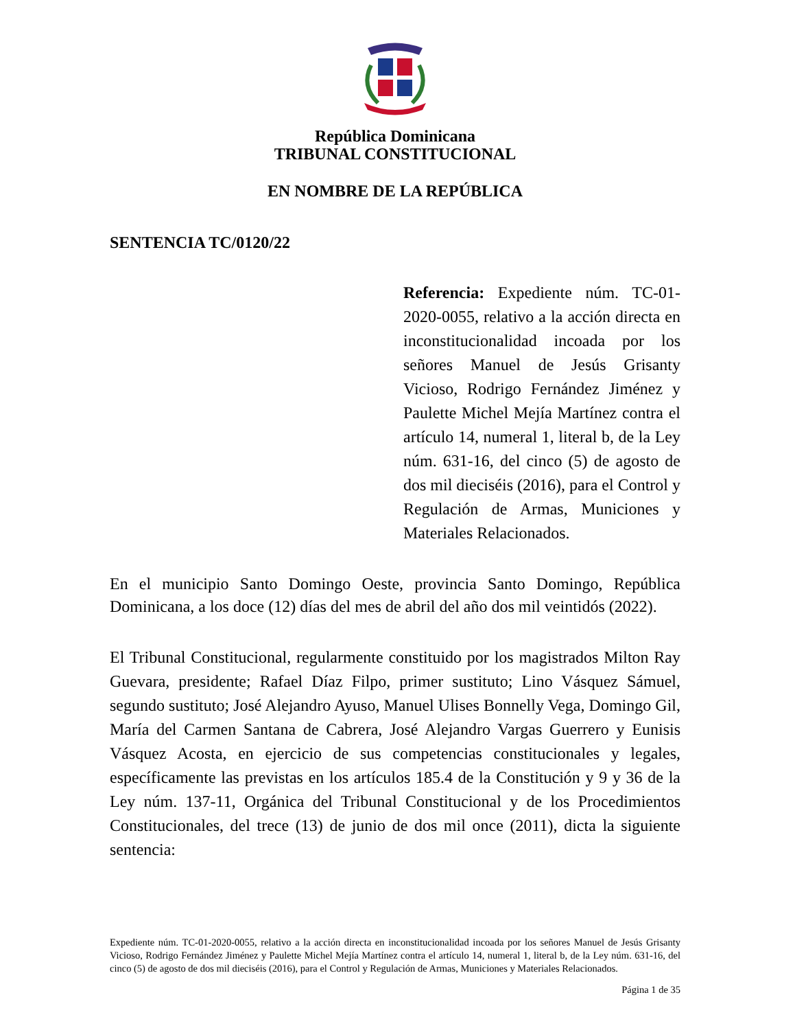República Dominicana
TRIBUNAL CONSTITUCIONAL
EN NOMBRE DE LA REPÚBLICA
SENTENCIA TC/0120/22
Referencia: Expediente núm. TC-01-2020-0055, relativo a la acción directa en inconstitucionalidad incoada por los señores Manuel de Jesús Grisanty Vicioso, Rodrigo Fernández Jiménez y Paulette Michel Mejía Martínez contra el artículo 14, numeral 1, literal b, de la Ley núm. 631-16, del cinco (5) de agosto de dos mil dieciséis (2016), para el Control y Regulación de Armas, Municiones y Materiales Relacionados.
En el municipio Santo Domingo Oeste, provincia Santo Domingo, República Dominicana, a los doce (12) días del mes de abril del año dos mil veintidós (2022).
El Tribunal Constitucional, regularmente constituido por los magistrados Milton Ray Guevara, presidente; Rafael Díaz Filpo, primer sustituto; Lino Vásquez Sámuel, segundo sustituto; José Alejandro Ayuso, Manuel Ulises Bonnelly Vega, Domingo Gil, María del Carmen Santana de Cabrera, José Alejandro Vargas Guerrero y Eunisis Vásquez Acosta, en ejercicio de sus competencias constitucionales y legales, específicamente las previstas en los artículos 185.4 de la Constitución y 9 y 36 de la Ley núm. 137-11, Orgánica del Tribunal Constitucional y de los Procedimientos Constitucionales, del trece (13) de junio de dos mil once (2011), dicta la siguiente sentencia:
Expediente núm. TC-01-2020-0055, relativo a la acción directa en inconstitucionalidad incoada por los señores Manuel de Jesús Grisanty Vicioso, Rodrigo Fernández Jiménez y Paulette Michel Mejía Martínez contra el artículo 14, numeral 1, literal b, de la Ley núm. 631-16, del cinco (5) de agosto de dos mil dieciséis (2016), para el Control y Regulación de Armas, Municiones y Materiales Relacionados.
Página 1 de 35